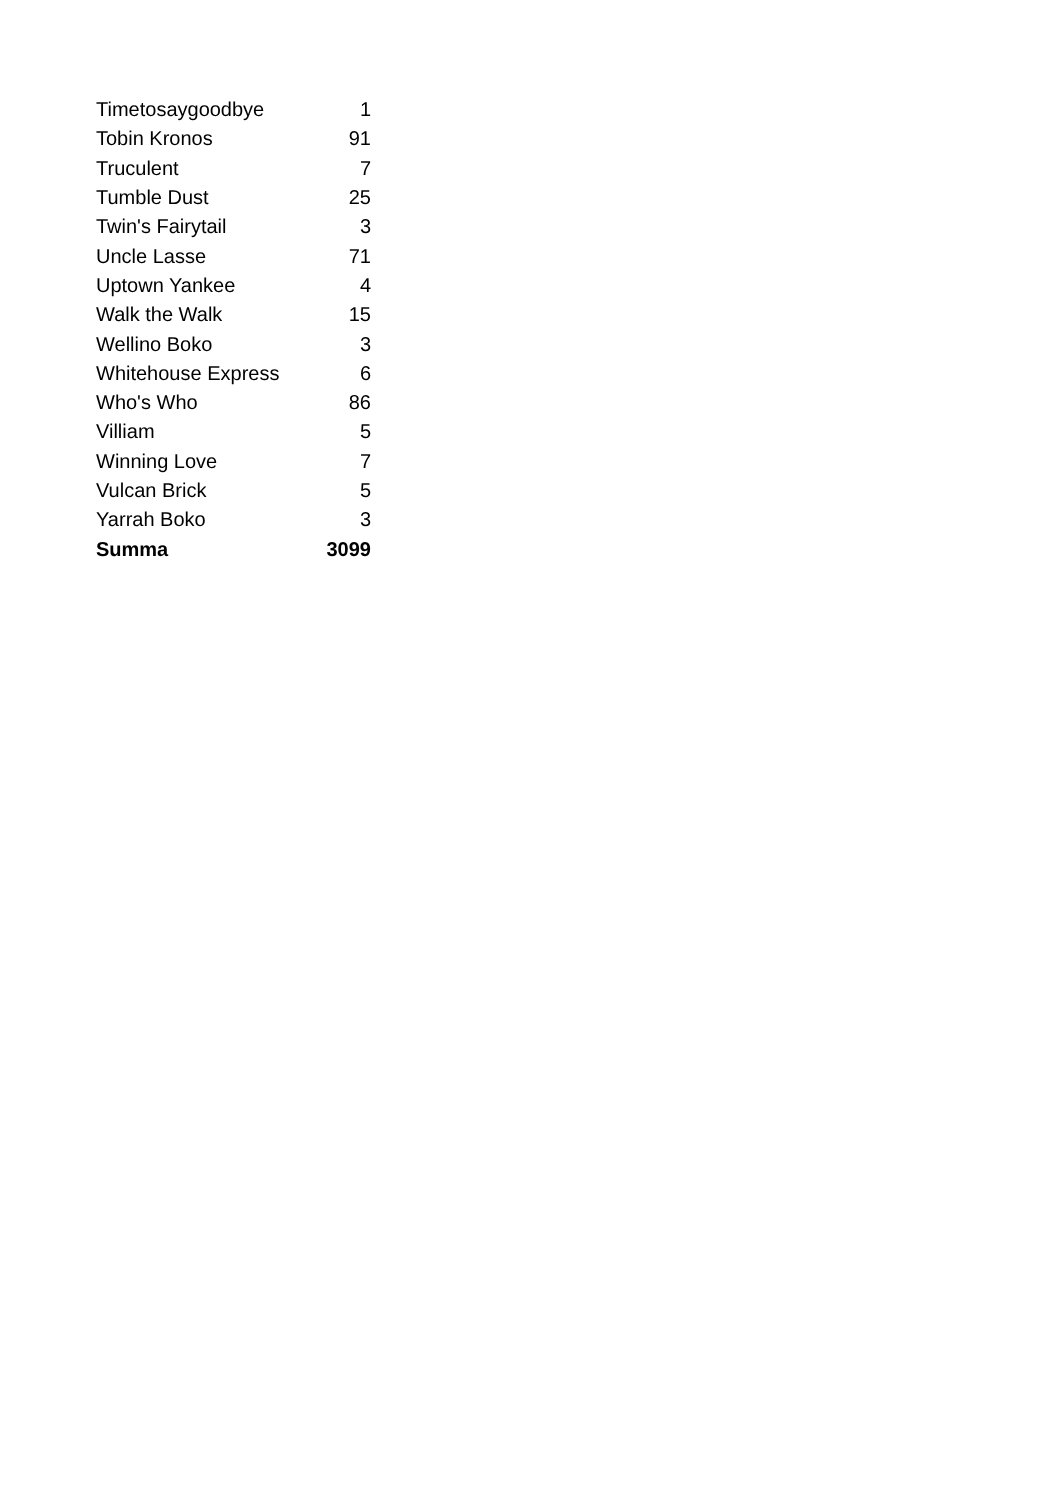| Timetosaygoodbye | 1 |
| Tobin Kronos | 91 |
| Truculent | 7 |
| Tumble Dust | 25 |
| Twin's Fairytail | 3 |
| Uncle Lasse | 71 |
| Uptown Yankee | 4 |
| Walk the Walk | 15 |
| Wellino Boko | 3 |
| Whitehouse Express | 6 |
| Who's Who | 86 |
| Villiam | 5 |
| Winning Love | 7 |
| Vulcan Brick | 5 |
| Yarrah Boko | 3 |
| Summa | 3099 |